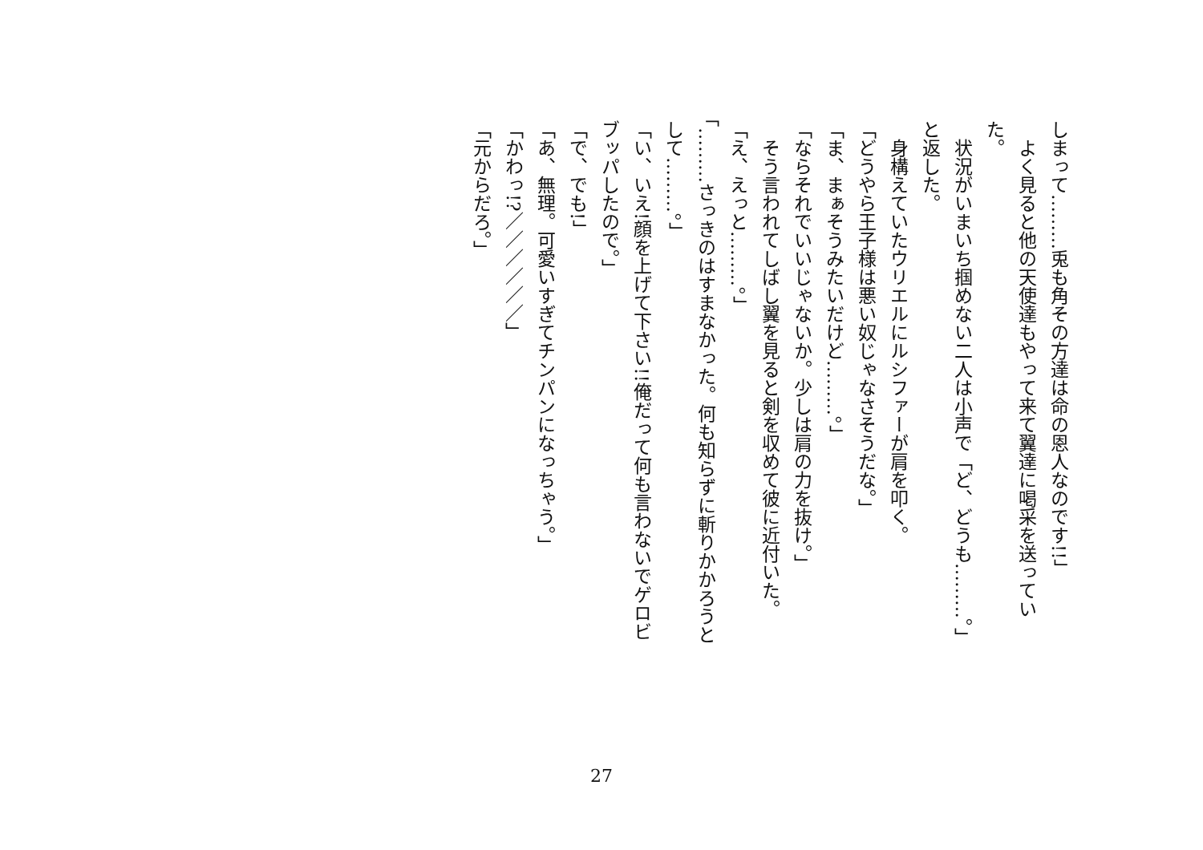しまって………兎も角その方達は命の恩人なのです!!」
　よく見ると他の天使達もやって来て翼達に喝采を送っていた。
　状況がいまいち掴めない二人は小声で「ど、どうも………。」と返した。
　身構えていたウリエルにルシファーが肩を叩く。
「どうやら王子様は悪い奴じゃなさそうだな。」
「ま、まぁそうみたいだけど………。」
「ならそれでいいじゃないか。少しは肩の力を抜け。」
　そう言われてしばし翼を見ると剣を収めて彼に近付いた。
「え、えっと………。」
「………さっきのはすまなかった。何も知らずに斬りかかろうとして………。」
「い、いえ!顔を上げて下さい!!俺だって何も言わないでゲロビブッパしたので。」
「で、でも!」
「あ、無理。可愛いすぎてチンパンになっちゃう。」
「かわっ!?／／／／／／」
「元からだろ。」
27